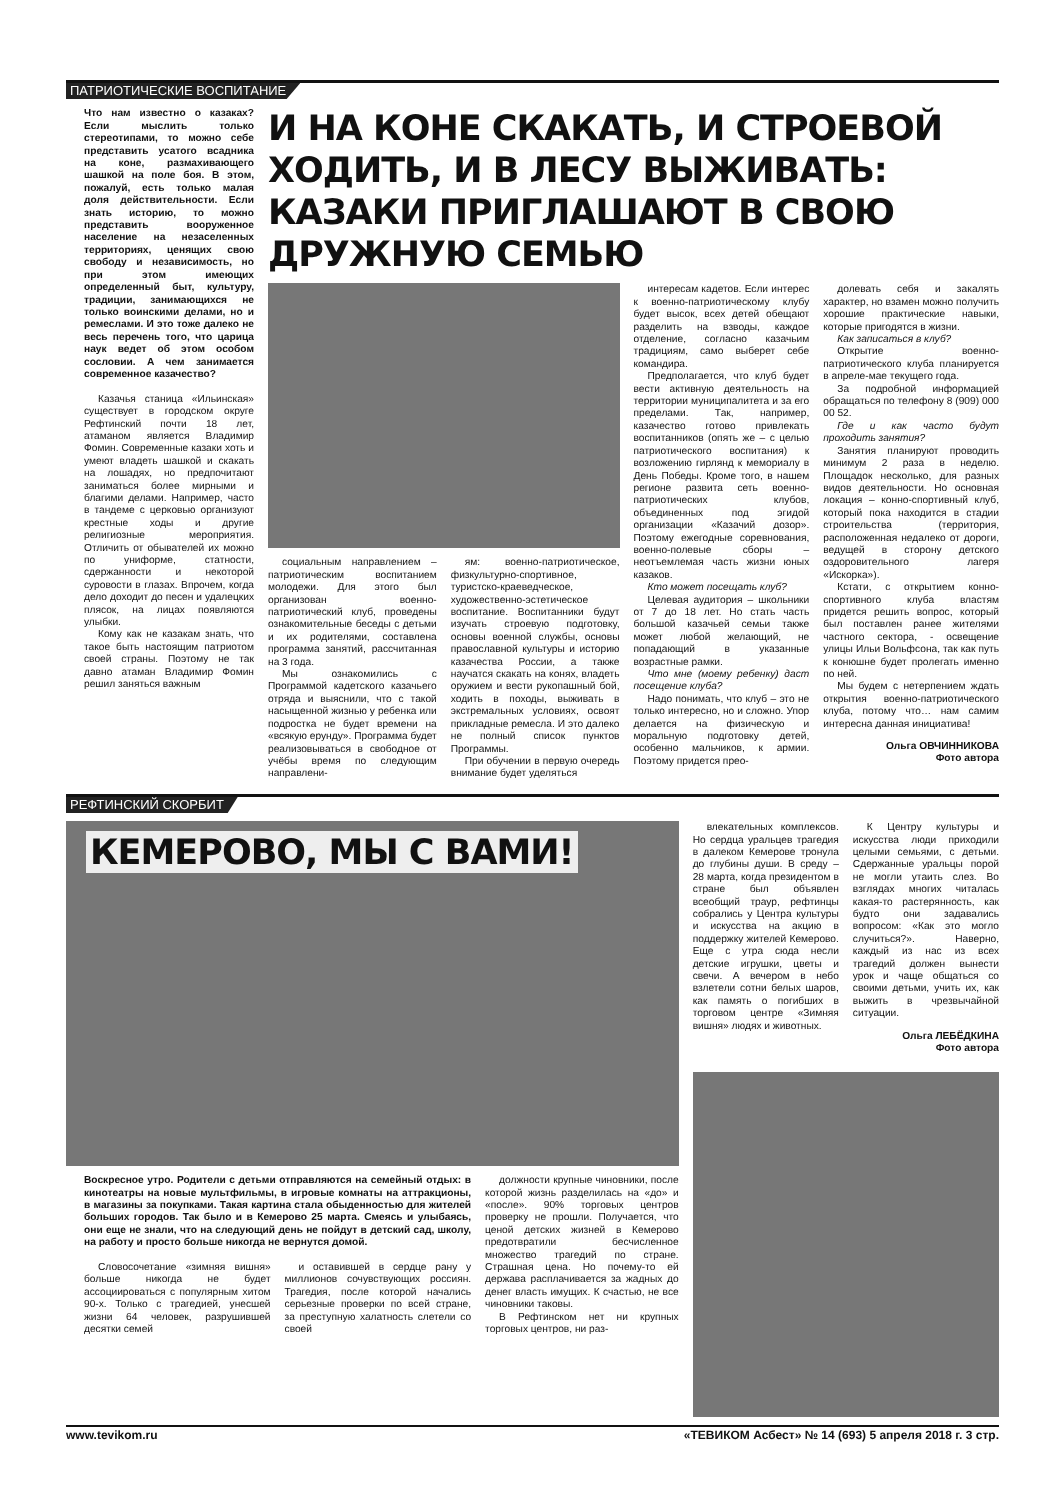ПАТРИОТИЧЕСКИЕ ВОСПИТАНИЕ
Что нам известно о казаках? Если мыслить только стереотипами, то можно себе представить усатого всадника на коне, размахивающего шашкой на поле боя. В этом, пожалуй, есть только малая доля действительности. Если знать историю, то можно представить вооруженное население на незаселенных территориях, ценящих свою свободу и независимость, но при этом имеющих определенный быт, культуру, традиции, занимающихся не только воинскими делами, но и ремеслами. И это тоже далеко не весь перечень того, что царица наук ведет об этом особом сословии. А чем занимается современное казачество?
Казачья станица «Ильинская» существует в городском округе Рефтинский почти 18 лет, атаманом является Владимир Фомин. Современные казаки хоть и умеют владеть шашкой и скакать на лошадях, но предпочитают заниматься более мирными и благими делами. Например, часто в тандеме с церковью организуют крестные ходы и другие религиозные мероприятия. Отличить от обывателей их можно по униформе, статности, сдержанности и некоторой суровости в глазах. Впрочем, когда дело доходит до песен и удалецких плясок, на лицах появляются улыбки.
Кому как не казакам знать, что такое быть настоящим патриотом своей страны. Поэтому не так давно атаман Владимир Фомин решил заняться важным
И НА КОНЕ СКАКАТЬ, И СТРОЕВОЙ ХОДИТЬ, И В ЛЕСУ ВЫЖИВАТЬ: КАЗАКИ ПРИГЛАШАЮТ В СВОЮ ДРУЖНУЮ СЕМЬЮ
социальным направлением – патриотическим воспитанием молодежи. Для этого был организован военно-патриотический клуб, проведены ознакомительные беседы с детьми и их родителями, составлена программа занятий, рассчитанная на 3 года.
Мы ознакомились с Программой кадетского казачьего отряда и выяснили, что с такой насыщенной жизнью у ребенка или подростка не будет времени на «всякую ерунду». Программа будет реализовываться в свободное от учёбы время по следующим направлени-
ям: военно-патриотическое, физкультурно-спортивное, туристско-краеведческое, художественно-эстетическое воспитание. Воспитанники будут изучать строевую подготовку, основы военной службы, основы православной культуры и историю казачества России, а также научатся скакать на конях, владеть оружием и вести рукопашный бой, ходить в походы, выживать в экстремальных условиях, освоят прикладные ремесла. И это далеко не полный список пунктов Программы.
При обучении в первую очередь внимание будет уделяться
интересам кадетов. Если интерес к военно-патриотическому клубу будет высок, всех детей обещают разделить на взводы, каждое отделение, согласно казачьим традициям, само выберет себе командира.
Предполагается, что клуб будет вести активную деятельность на территории муниципалитета и за его пределами. Так, например, казачество готово привлекать воспитанников (опять же – с целью патриотического воспитания) к возложению гирлянд к мемориалу в День Победы. Кроме того, в нашем регионе развита сеть военно-патриотических клубов, объединенных под эгидой организации «Казачий дозор». Поэтому ежегодные соревнования, военно-полевые сборы – неотъемлемая часть жизни юных казаков.
Кто может посещать клуб?
Целевая аудитория – школьники от 7 до 18 лет. Но стать часть большой казачьей семьи также может любой желающий, не попадающий в указанные возрастные рамки.
Что мне (моему ребенку) даст посещение клуба?
Надо понимать, что клуб – это не только интересно, но и сложно. Упор делается на физическую и моральную подготовку детей, особенно мальчиков, к армии. Поэтому придется прео-
долевать себя и закалять характер, но взамен можно получить хорошие практические навыки, которые пригодятся в жизни.
Как записаться в клуб?
Открытие военно-патриотического клуба планируется в апреле-мае текущего года.
За подробной информацией обращаться по телефону 8 (909) 000 00 52.
Где и как часто будут проходить занятия?
Занятия планируют проводить минимум 2 раза в неделю. Площадок несколько, для разных видов деятельности. Но основная локация – конно-спортивный клуб, который пока находится в стадии строительства (территория, расположенная недалеко от дороги, ведущей в сторону детского оздоровительного лагеря «Искорка»).
Кстати, с открытием конно-спортивного клуба властям придется решить вопрос, который был поставлен ранее жителями частного сектора, - освещение улицы Ильи Вольфсона, так как путь к конюшне будет пролегать именно по ней.
Мы будем с нетерпением ждать открытия военно-патриотического клуба, потому что… нам самим интересна данная инициатива!
Ольга ОВЧИННИКОВА
Фото автора
РЕФТИНСКИЙ СКОРБИТ
КЕМЕРОВО, МЫ С ВАМИ!
Воскресное утро. Родители с детьми отправляются на семейный отдых: в кинотеатры на новые мультфильмы, в игровые комнаты на аттракционы, в магазины за покупками. Такая картина стала обыденностью для жителей больших городов. Так было и в Кемерово 25 марта. Смеясь и улыбаясь, они еще не знали, что на следующий день не пойдут в детский сад, школу, на работу и просто больше никогда не вернутся домой.
Словосочетание «зимняя вишня» больше никогда не будет ассоциироваться с популярным хитом 90-х. Только с трагедией, унесшей жизни 64 человек, разрушившей десятки семей
и оставившей в сердце рану у миллионов сочувствующих россиян. Трагедия, после которой начались серьезные проверки по всей стране, за преступную халатность слетели со своей
должности крупные чиновники, после которой жизнь разделилась на «до» и «после». 90% торговых центров проверку не прошли. Получается, что ценой детских жизней в Кемерово предотвратили бесчисленное множество трагедий по стране. Страшная цена. Но почему-то ей держава расплачивается за жадных до денег власть имущих. К счастью, не все чиновники таковы.
В Рефтинском нет ни крупных торговых центров, ни раз-
влекательных комплексов. Но сердца уральцев трагедия в далеком Кемерове тронула до глубины души. В среду – 28 марта, когда президентом в стране был объявлен всеобщий траур, рефтинцы собрались у Центра культуры и искусства на акцию в поддержку жителей Кемерово. Еще с утра сюда несли детские игрушки, цветы и свечи. А вечером в небо взлетели сотни белых шаров, как память о погибших в торговом центре «Зимняя вишня» людях и животных.
К Центру культуры и искусства люди приходили целыми семьями, с детьми. Сдержанные уральцы порой не могли утаить слез. Во взглядах многих читалась какая-то растерянность, как будто они задавались вопросом: «Как это могло случиться?». Наверно, каждый из нас из всех трагедий должен вынести урок и чаще общаться со своими детьми, учить их, как выжить в чрезвычайной ситуации.
Ольга ЛЕБЁДКИНА
Фото автора
www.tevikom.ru «ТЕВИКОМ Асбест» № 14 (693) 5 апреля 2018 г. 3 стр.